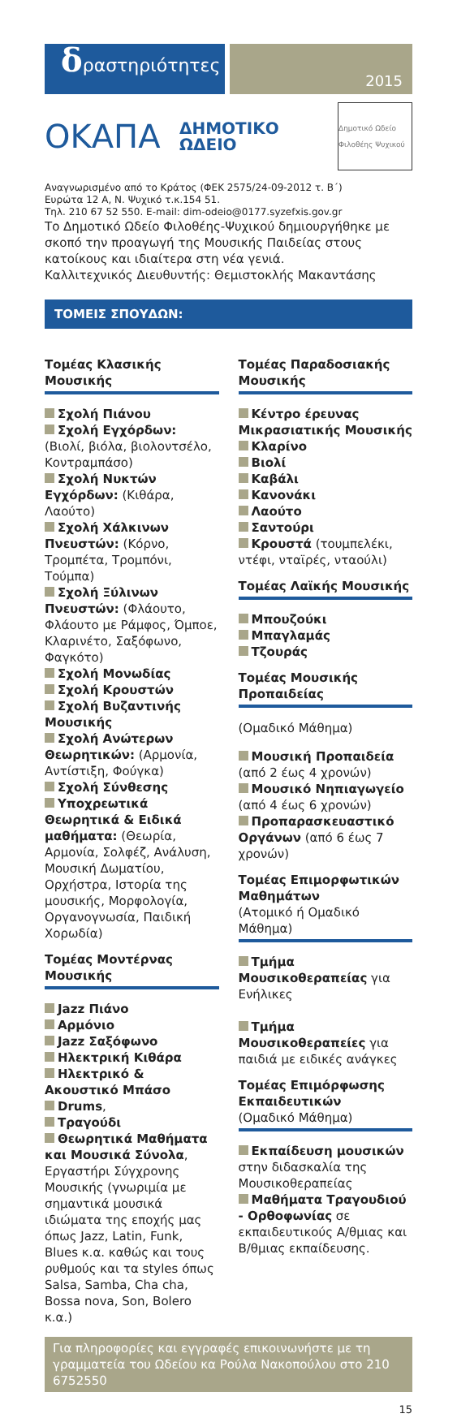δραστηριότητες
2015
ΟΚΑΠΑ
ΔΗΜΟΤΙΚΟ ΩΔΕΙΟ
Δημοτικό Ωδείο Φιλοθέης Ψυχικού
Αναγνωρισμένο από το Κράτος (ΦΕΚ 2575/24-09-2012 τ. Β΄)
Ευρώτα 12 Α, Ν. Ψυχικό τ.κ.154 51.
Τηλ. 210 67 52 550. E-mail: dim-odeio@0177.syzefxis.gov.gr
Το Δημοτικό Ωδείο Φιλοθέης-Ψυχικού δημιουργήθηκε με σκοπό την προαγωγή της Μουσικής Παιδείας στους κατοίκους και ιδιαίτερα στη νέα γενιά.
Καλλιτεχνικός Διευθυντής: Θεμιστοκλής Μακαντάσης
ΤΟΜΕΙΣ ΣΠΟΥΔΩΝ:
Τομέας Κλασικής Μουσικής
Σχολή Πιάνου
Σχολή Εγχόρδων: (Βιολί, βιόλα, βιολοντσέλο, Κοντραμπάσο)
Σχολή Νυκτών Εγχόρδων: (Κιθάρα, Λαούτο)
Σχολή Χάλκινων Πνευστών: (Κόρνο, Τρομπέτα, Τρομπόνι, Τούμπα)
Σχολή Ξύλινων Πνευστών: (Φλάουτο, Φλάουτο με Ράμφος, Όμποε, Κλαρινέτο, Σαξόφωνο, Φαγκότο)
Σχολή Μονωδίας
Σχολή Κρουστών
Σχολή Βυζαντινής Μουσικής
Σχολή Ανώτερων Θεωρητικών: (Αρμονία, Αντίστιξη, Φούγκα)
Σχολή Σύνθεσης
Υποχρεωτικά Θεωρητικά & Ειδικά μαθήματα: (Θεωρία, Αρμονία, Σολφέζ, Ανάλυση, Μουσική Δωματίου, Ορχήστρα, Ιστορία της μουσικής, Μορφολογία, Οργανογνωσία, Παιδική Χορωδία)
Τομέας Μοντέρνας Μουσικής
Jazz Πιάνο
Αρμόνιο
Jazz Σαξόφωνο
Ηλεκτρική Κιθάρα
Ηλεκτρικό & Ακουστικό Μπάσο
Drums,
Τραγούδι
Θεωρητικά Μαθήματα και Μουσικά Σύνολα, Εργαστήρι Σύγχρονης Μουσικής (γνωριμία με σημαντικά μουσικά ιδιώματα της εποχής μας όπως Jazz, Latin, Funk, Blues κ.α. καθώς και τους ρυθμούς και τα styles όπως Salsa, Samba, Cha cha, Bossa nova, Son, Bolero κ.α.)
Τομέας Παραδοσιακής Μουσικής
Κέντρο έρευνας Μικρασιατικής Μουσικής
Κλαρίνο
Βιολί
Καβάλι
Κανονάκι
Λαούτο
Σαντούρι
Κρουστά (τουμπελέκι, ντέφι, νταϊρές, νταούλι)
Τομέας Λαϊκής Μουσικής
Μπουζούκι
Μπαγλαμάς
Τζουράς
Τομέας Μουσικής Προπαιδείας
(Ομαδικό Μάθημα)
Μουσική Προπαιδεία (από 2 έως 4 χρονών)
Μουσικό Νηπιαγωγείο (από 4 έως 6 χρονών)
Προπαρασκευαστικό Οργάνων (από 6 έως 7 χρονών)
Τομέας Επιμορφωτικών Μαθημάτων
(Ατομικό ή Ομαδικό Μάθημα)
Τμήμα Μουσικοθεραπείας για Ενήλικες
Τμήμα Μουσικοθεραπείες για παιδιά με ειδικές ανάγκες
Τομέας Επιμόρφωσης Εκπαιδευτικών
(Ομαδικό Μάθημα)
Εκπαίδευση μουσικών στην διδασκαλία της Μουσικοθεραπείας
Μαθήματα Τραγουδιού - Ορθοφωνίας σε εκπαιδευτικούς Α/θμιας και Β/θμιας εκπαίδευσης.
Για πληροφορίες και εγγραφές επικοινωνήστε με τη γραμματεία του Ωδείου κα Ρούλα Νακοπούλου στο 210 6752550
15